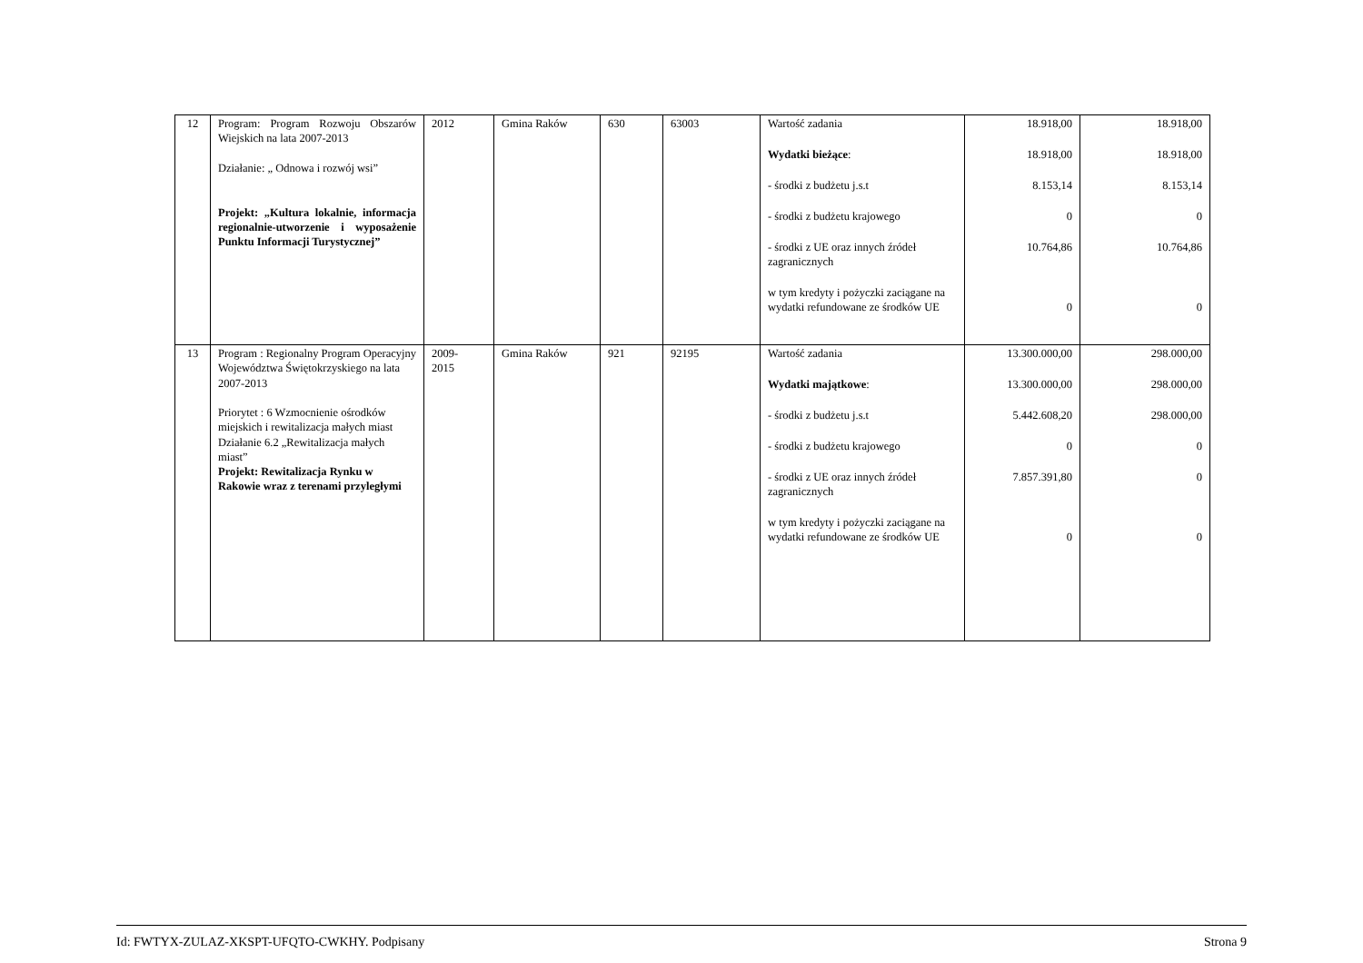| 12 | Program: Program Rozwoju Obszarów Wiejskich na lata 2007-2013 Działanie: „ Odnowa i rozwój wsi” Projekt: „Kultura lokalnie, informacja regionalnie-utworzenie i wyposażenie Punktu Informacji Turystycznej” | 2012 | Gmina Raków | 630 | 63003 | Wartość zadania Wydatki bieżące : - środki z budżetu j.s.t - środki z budżetu krajowego - środki z UE oraz innych źródeł zagranicznych w tym kredyty i pożyczki zaciągane na wydatki refundowane ze środków UE | 18.918,00 18.918,00 8.153,14 0 10.764,86 0 | 18.918,00 18.918,00 8.153,14 0 10.764,86 0 |
| 13 | Program : Regionalny Program Operacyjny Województwa Świętokrzyskiego na lata 2007-2013 Priorytet : 6 Wzmocnienie ośrodków miejskich i rewitalizacja małych miast Działanie 6.2 „Rewitalizacja małych miast” Projekt: Rewitalizacja Rynku w Rakowie wraz z terenami przyległymi | 2009- 2015 | Gmina Raków | 921 | 92195 | Wartość zadania Wydatki majątkowe : - środki z budżetu j.s.t - środki z budżetu krajowego - środki z UE oraz innych źródeł zagranicznych w tym kredyty i pożyczki zaciągane na wydatki refundowane ze środków UE | 13.300.000,00 13.300.000,00 5.442.608,20 0 7.857.391,80 0 | 298.000,00 298.000,00 298.000,00 0 0 0 |
Id: FWTYX-ZULAZ-XKSPT-UFQTO-CWKHY. Podpisany Strona 9